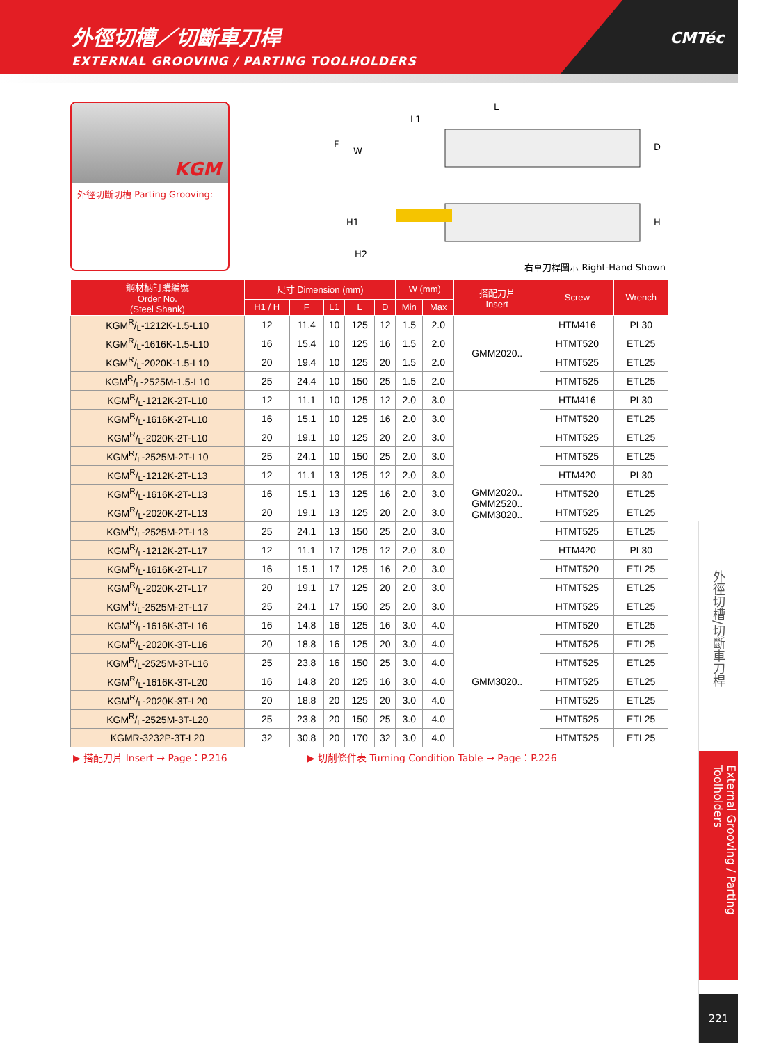外徑切槽／切斷車刀桿
EXTERNAL GROOVING / PARTING TOOLHOLDERS
CMTéc
KGM
外徑切斷切槽 Parting Grooving:
L
L1
F
W
D
H1
H
H2
右車刀桿圖示 Right-Hand Shown
| 鋼材柄訂購編號 Order No. (Steel Shank) | 尺寸 Dimension (mm) | | | | | W (mm) | | 搭配刀片 Insert | Screw | Wrench |
| --- | --- | --- | --- | --- | --- | --- | --- | --- | --- | --- |
| | H1 / H | F | L1 | L | D | Min | Max | | | |
| KGMR/L-1212K-1.5-L10 | 12 | 11.4 | 10 | 125 | 12 | 1.5 | 2.0 | GMM2020.. | HTM416 | PL30 |
| KGMR/L-1616K-1.5-L10 | 16 | 15.4 | 10 | 125 | 16 | 1.5 | 2.0 | | HTMT520 | ETL25 |
| KGMR/L-2020K-1.5-L10 | 20 | 19.4 | 10 | 125 | 20 | 1.5 | 2.0 | | HTMT525 | ETL25 |
| KGMR/L-2525M-1.5-L10 | 25 | 24.4 | 10 | 150 | 25 | 1.5 | 2.0 | | HTMT525 | ETL25 |
| KGMR/L-1212K-2T-L10 | 12 | 11.1 | 10 | 125 | 12 | 2.0 | 3.0 | GMM2020.. GMM2520.. GMM3020.. | HTM416 | PL30 |
| KGMR/L-1616K-2T-L10 | 16 | 15.1 | 10 | 125 | 16 | 2.0 | 3.0 | | HTMT520 | ETL25 |
| KGMR/L-2020K-2T-L10 | 20 | 19.1 | 10 | 125 | 20 | 2.0 | 3.0 | | HTMT525 | ETL25 |
| KGMR/L-2525M-2T-L10 | 25 | 24.1 | 10 | 150 | 25 | 2.0 | 3.0 | | HTMT525 | ETL25 |
| KGMR/L-1212K-2T-L13 | 12 | 11.1 | 13 | 125 | 12 | 2.0 | 3.0 | | HTM420 | PL30 |
| KGMR/L-1616K-2T-L13 | 16 | 15.1 | 13 | 125 | 16 | 2.0 | 3.0 | | HTMT520 | ETL25 |
| KGMR/L-2020K-2T-L13 | 20 | 19.1 | 13 | 125 | 20 | 2.0 | 3.0 | | HTMT525 | ETL25 |
| KGMR/L-2525M-2T-L13 | 25 | 24.1 | 13 | 150 | 25 | 2.0 | 3.0 | | HTMT525 | ETL25 |
| KGMR/L-1212K-2T-L17 | 12 | 11.1 | 17 | 125 | 12 | 2.0 | 3.0 | | HTM420 | PL30 |
| KGMR/L-1616K-2T-L17 | 16 | 15.1 | 17 | 125 | 16 | 2.0 | 3.0 | | HTMT520 | ETL25 |
| KGMR/L-2020K-2T-L17 | 20 | 19.1 | 17 | 125 | 20 | 2.0 | 3.0 | | HTMT525 | ETL25 |
| KGMR/L-2525M-2T-L17 | 25 | 24.1 | 17 | 150 | 25 | 2.0 | 3.0 | | HTMT525 | ETL25 |
| KGMR/L-1616K-3T-L16 | 16 | 14.8 | 16 | 125 | 16 | 3.0 | 4.0 | GMM3020.. | HTMT520 | ETL25 |
| KGMR/L-2020K-3T-L16 | 20 | 18.8 | 16 | 125 | 20 | 3.0 | 4.0 | | HTMT525 | ETL25 |
| KGMR/L-2525M-3T-L16 | 25 | 23.8 | 16 | 150 | 25 | 3.0 | 4.0 | | HTMT525 | ETL25 |
| KGMR/L-1616K-3T-L20 | 16 | 14.8 | 20 | 125 | 16 | 3.0 | 4.0 | | HTMT525 | ETL25 |
| KGMR/L-2020K-3T-L20 | 20 | 18.8 | 20 | 125 | 20 | 3.0 | 4.0 | | HTMT525 | ETL25 |
| KGMR/L-2525M-3T-L20 | 25 | 23.8 | 20 | 150 | 25 | 3.0 | 4.0 | | HTMT525 | ETL25 |
| KGMR-3232P-3T-L20 | 32 | 30.8 | 20 | 170 | 32 | 3.0 | 4.0 | | HTMT525 | ETL25 |
▶ 搭配刀片 Insert → Page：P.216 ▶ 切削條件表 Turning Condition Table → Page：P.226
外徑切槽/切斷車刀桿
External Grooving / Parting Toolholders
221